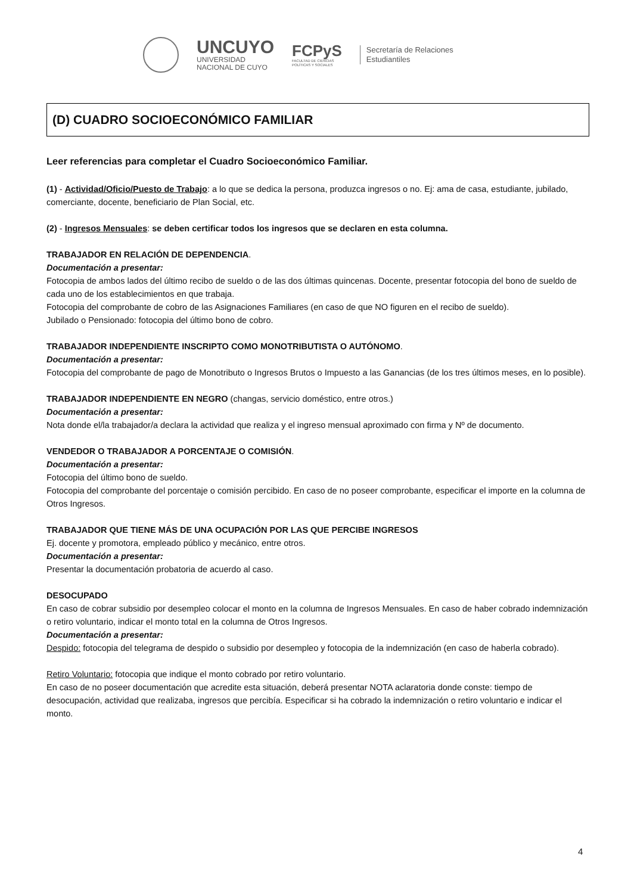UNCUYO
UNIVERSIDAD
NACIONAL DE CUYO
FCPyS
FACULTAD DE CIENCIAS
POLÍTICAS Y SOCIALES
Secretaría de Relaciones
Estudiantiles
(D) CUADRO SOCIOECONÓMICO FAMILIAR
Leer referencias para completar el Cuadro Socioeconómico Familiar.
(1) - Actividad/Oficio/Puesto de Trabajo: a lo que se dedica la persona, produzca ingresos o no. Ej: ama de casa, estudiante, jubilado, comerciante, docente, beneficiario de Plan Social, etc.
(2) - Ingresos Mensuales: se deben certificar todos los ingresos que se declaren en esta columna.
TRABAJADOR EN RELACIÓN DE DEPENDENCIA.
Documentación a presentar:
Fotocopia de ambos lados del último recibo de sueldo o de las dos últimas quincenas. Docente, presentar fotocopia del bono de sueldo de cada uno de los establecimientos en que trabaja.
Fotocopia del comprobante de cobro de las Asignaciones Familiares (en caso de que NO figuren en el recibo de sueldo).
Jubilado o Pensionado: fotocopia del último bono de cobro.
TRABAJADOR INDEPENDIENTE INSCRIPTO COMO MONOTRIBUTISTA O AUTÓNOMO.
Documentación a presentar:
Fotocopia del comprobante de pago de Monotributo o Ingresos Brutos o Impuesto a las Ganancias (de los tres últimos meses, en lo posible).
TRABAJADOR INDEPENDIENTE EN NEGRO (changas, servicio doméstico, entre otros.)
Documentación a presentar:
Nota donde el/la trabajador/a declara la actividad que realiza y el ingreso mensual aproximado con firma y Nº de documento.
VENDEDOR O TRABAJADOR A PORCENTAJE O COMISIÓN.
Documentación a presentar:
Fotocopia del último bono de sueldo.
Fotocopia del comprobante del porcentaje o comisión percibido. En caso de no poseer comprobante, especificar el importe en la columna de Otros Ingresos.
TRABAJADOR QUE TIENE MÁS DE UNA OCUPACIÓN POR LAS QUE PERCIBE INGRESOS
Ej. docente y promotora, empleado público y mecánico, entre otros.
Documentación a presentar:
Presentar la documentación probatoria de acuerdo al caso.
DESOCUPADO
En caso de cobrar subsidio por desempleo colocar el monto en la columna de Ingresos Mensuales. En caso de haber cobrado indemnización o retiro voluntario, indicar el monto total en la columna de Otros Ingresos.
Documentación a presentar:
Despido: fotocopia del telegrama de despido o subsidio por desempleo y fotocopia de la indemnización (en caso de haberla cobrado).
Retiro Voluntario: fotocopia que indique el monto cobrado por retiro voluntario.
En caso de no poseer documentación que acredite esta situación, deberá presentar NOTA aclaratoria donde conste: tiempo de desocupación, actividad que realizaba, ingresos que percibía. Especificar si ha cobrado la indemnización o retiro voluntario e indicar el monto.
4